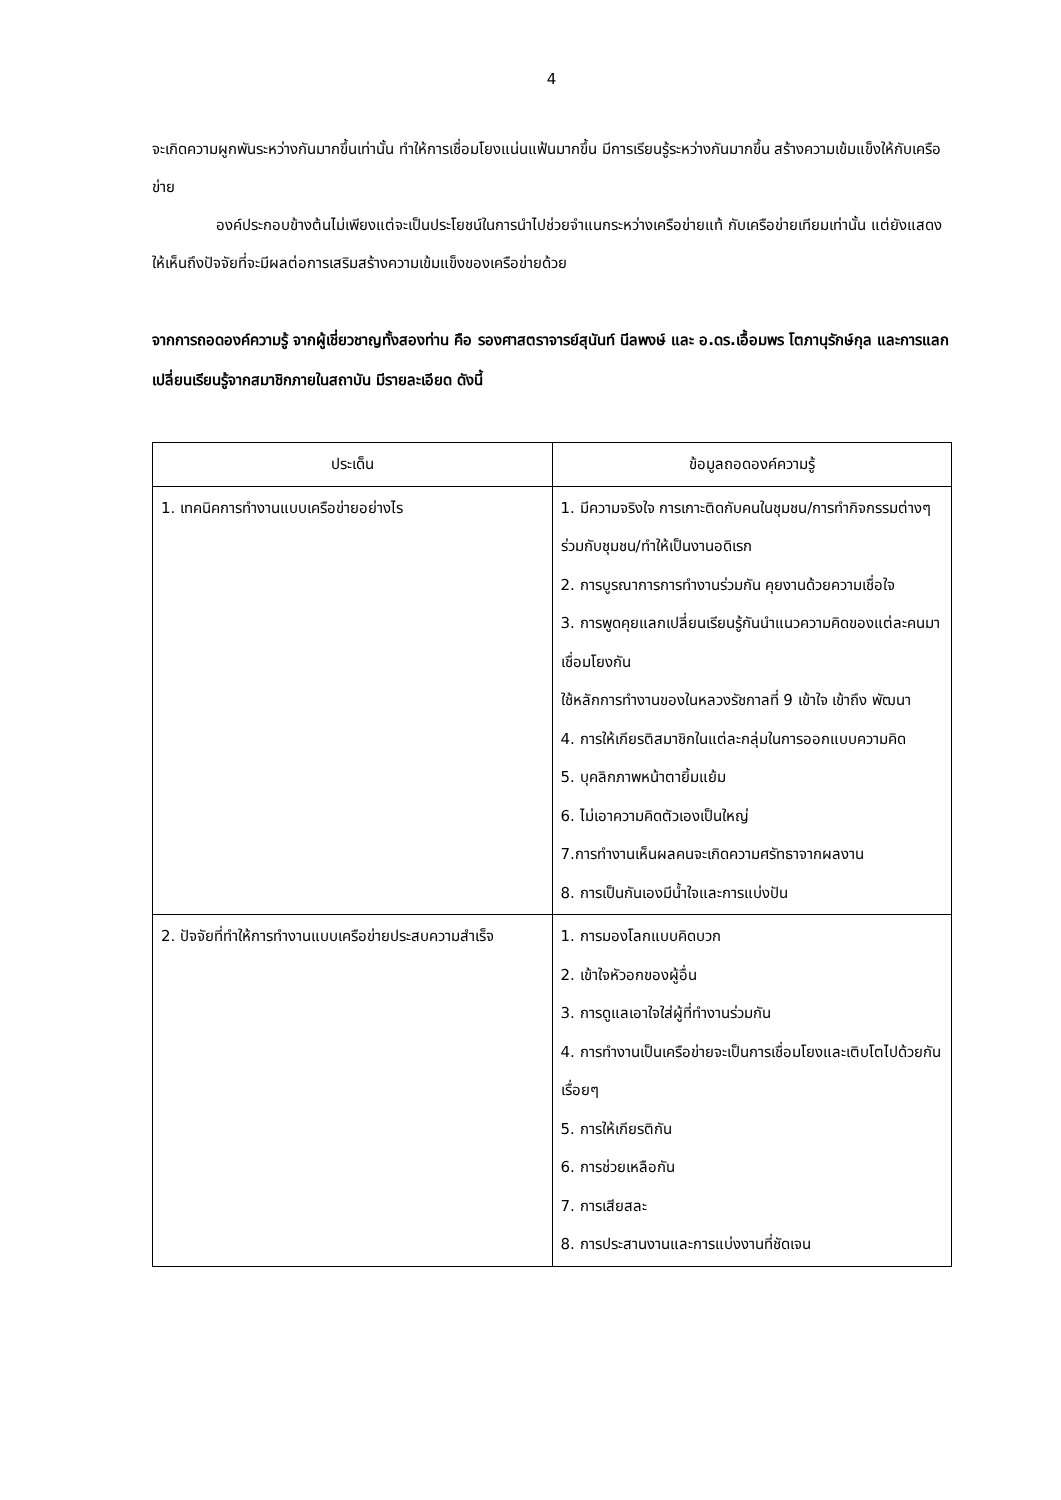4
จะเกิดความผูกพันระหว่างกันมากขึ้นเท่านั้น ทำให้การเชื่อมโยงแน่นแฟ้นมากขึ้น มีการเรียนรู้ระหว่างกันมากขึ้น สร้างความเข้มแข็งให้กับเครือข่าย
องค์ประกอบข้างต้นไม่เพียงแต่จะเป็นประโยชน์ในการนำไปช่วยจำแนกระหว่างเครือข่ายแท้ กับเครือข่ายเทียมเท่านั้น แต่ยังแสดงให้เห็นถึงปัจจัยที่จะมีผลต่อการเสริมสร้างความเข้มแข็งของเครือข่ายด้วย
จากการถอดองค์ความรู้ จากผู้เชี่ยวชาญทั้งสองท่าน คือ รองศาสตราจารย์สุนันท์ นีลพงษ์ และ อ.ดร.เอื้อมพร โตภานุรักษ์กุล และการแลกเปลี่ยนเรียนรู้จากสมาชิกภายในสถาบัน มีรายละเอียด ดังนี้
| ประเด็น | ข้อมูลถอดองค์ความรู้ |
| --- | --- |
| 1. เทคนิคการทำงานแบบเครือข่ายอย่างไร | 1. มีความจริงใจ การเกาะติดกับคนในชุมชน/การทำกิจกรรมต่างๆร่วมกับชุมชน/ทำให้เป็นงานอดิเรก 2. การบูรณาการการทำงานร่วมกัน คุยงานด้วยความเชื่อใจ 3. การพูดคุยแลกเปลี่ยนเรียนรู้กันนำแนวความคิดของแต่ละคนมาเชื่อมโยงกัน ใช้หลักการทำงานของในหลวงรัชกาลที่ 9 เข้าใจ เข้าถึง พัฒนา 4. การให้เกียรติสมาชิกในแต่ละกลุ่มในการออกแบบความคิด 5. บุคลิกภาพหน้าตายิ้มแย้ม 6. ไม่เอาความคิดตัวเองเป็นใหญ่ 7.การทำงานเห็นผลคนจะเกิดความศรัทธาจากผลงาน 8. การเป็นกันเองมีน้ำใจและการแบ่งปัน |
| 2. ปัจจัยที่ทำให้การทำงานแบบเครือข่ายประสบความสำเร็จ | 1. การมองโลกแบบคิดบวก 2. เข้าใจหัวอกของผู้อื่น 3. การดูแลเอาใจใส่ผู้ที่ทำงานร่วมกัน 4. การทำงานเป็นเครือข่ายจะเป็นการเชื่อมโยงและเติบโตไปด้วยกันเรื่อยๆ 5. การให้เกียรติกัน 6. การช่วยเหลือกัน 7. การเสียสละ 8. การประสานงานและการแบ่งงานที่ชัดเจน |